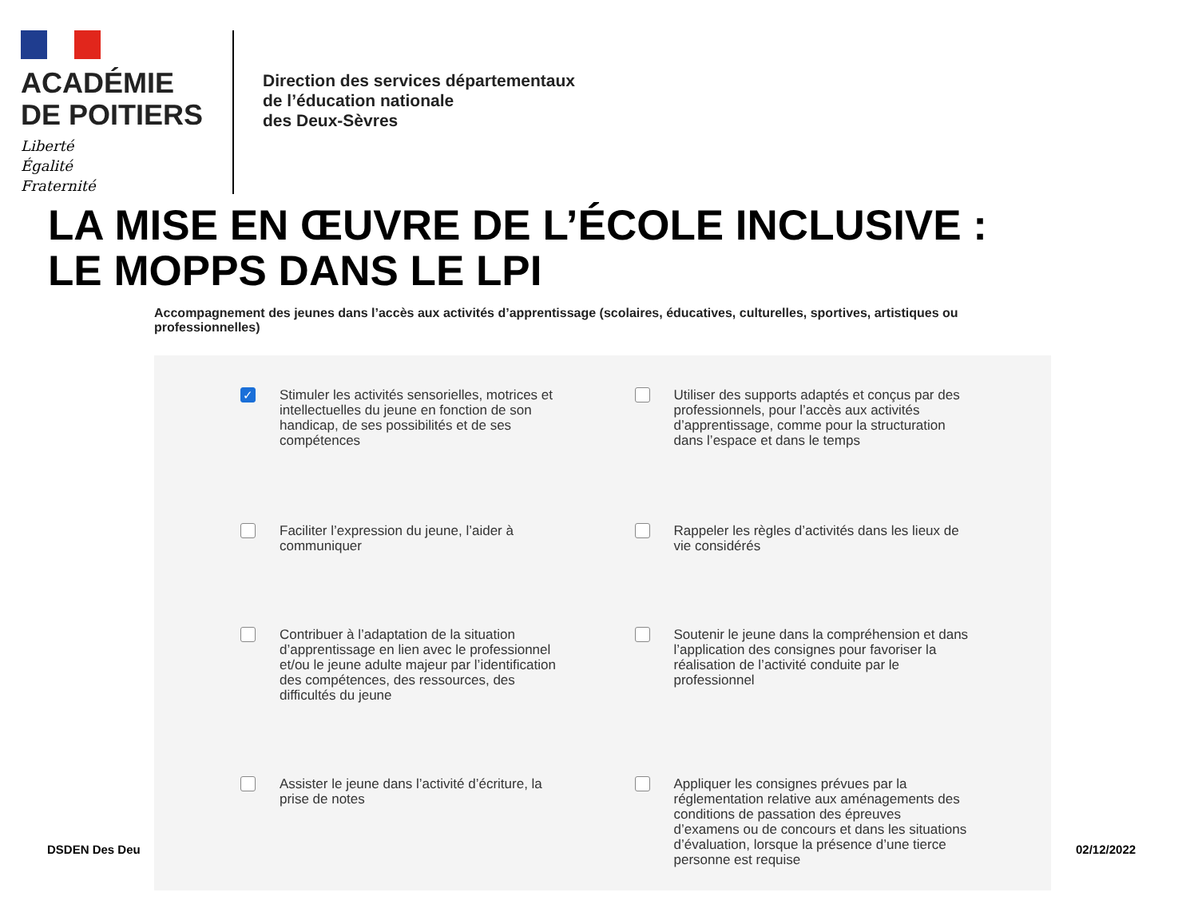ACADÉMIE
DE POITIERS
Liberté
Égalité
Fraternité
Direction des services départementaux
de l’éducation nationale
des Deux-Sèvres
LA MISE EN ŒUVRE DE L’ÉCOLE INCLUSIVE :
LE MOPPS DANS LE LPI
Accompagnement des jeunes dans l’accès aux activités d’apprentissage (scolaires, éducatives, culturelles, sportives, artistiques ou professionnelles)
✓
Stimuler les activités sensorielles, motrices et intellectuelles du jeune en fonction de son handicap, de ses possibilités et de ses compétences
Utiliser des supports adaptés et conçus par des professionnels, pour l’accès aux activités d’apprentissage, comme pour la structuration dans l’espace et dans le temps
Faciliter l’expression du jeune, l’aider à communiquer
Rappeler les règles d’activités dans les lieux de vie considérés
Contribuer à l’adaptation de la situation d’apprentissage en lien avec le professionnel et/ou le jeune adulte majeur par l’identification des compétences, des ressources, des difficultés du jeune
Soutenir le jeune dans la compréhension et dans l’application des consignes pour favoriser la réalisation de l’activité conduite par le professionnel
Assister le jeune dans l’activité d’écriture, la prise de notes
Appliquer les consignes prévues par la réglementation relative aux aménagements des conditions de passation des épreuves d’examens ou de concours et dans les situations d’évaluation, lorsque la présence d’une tierce personne est requise
DSDEN Des Deu 02/12/2022